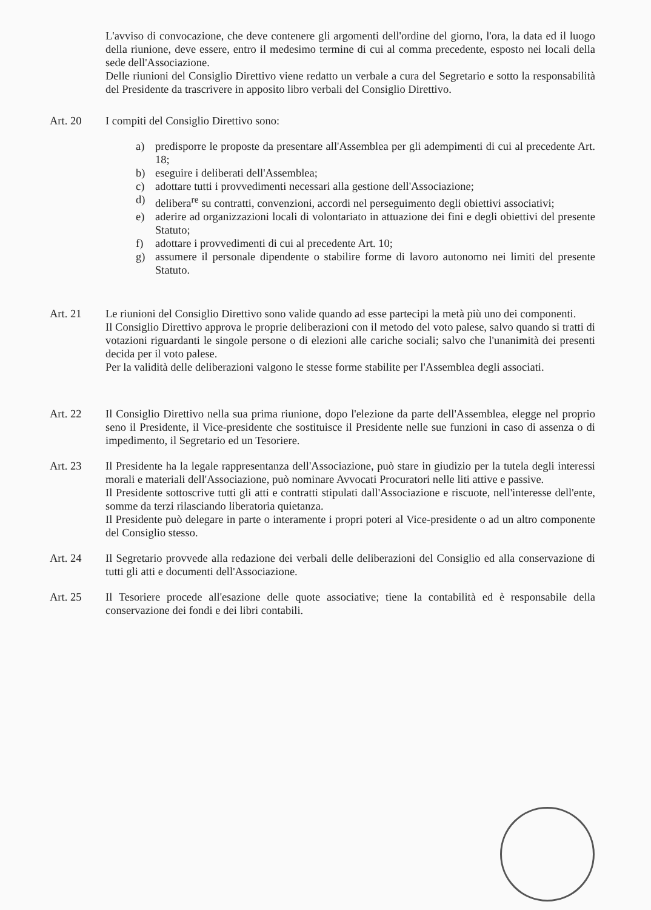L'avviso di convocazione, che deve contenere gli argomenti dell'ordine del giorno, l'ora, la data ed il luogo della riunione, deve essere, entro il medesimo termine di cui al comma precedente, esposto nei locali della sede dell'Associazione.
Delle riunioni del Consiglio Direttivo viene redatto un verbale a cura del Segretario e sotto la responsabilità del Presidente da trascrivere in apposito libro verbali del Consiglio Direttivo.
Art. 20 I compiti del Consiglio Direttivo sono:
a) predisporre le proposte da presentare all'Assemblea per gli adempimenti di cui al precedente Art. 18;
b) eseguire i deliberati dell'Assemblea;
c) adottare tutti i provvedimenti necessari alla gestione dell'Associazione;
d) delibera<sup>re</sup> su contratti, convenzioni, accordi nel perseguimento degli obiettivi associativi;
e) aderire ad organizzazioni locali di volontariato in attuazione dei fini e degli obiettivi del presente Statuto;
f) adottare i provvedimenti di cui al precedente Art. 10;
g) assumere il personale dipendente o stabilire forme di lavoro autonomo nei limiti del presente Statuto.
Art. 21 Le riunioni del Consiglio Direttivo sono valide quando ad esse partecipi la metà più uno dei componenti.
Il Consiglio Direttivo approva le proprie deliberazioni con il metodo del voto palese, salvo quando si tratti di votazioni riguardanti le singole persone o di elezioni alle cariche sociali; salvo che l'unanimità dei presenti decida per il voto palese.
Per la validità delle deliberazioni valgono le stesse forme stabilite per l'Assemblea degli associati.
Art. 22 Il Consiglio Direttivo nella sua prima riunione, dopo l'elezione da parte dell'Assemblea, elegge nel proprio seno il Presidente, il Vice-presidente che sostituisce il Presidente nelle sue funzioni in caso di assenza o di impedimento, il Segretario ed un Tesoriere.
Art. 23 Il Presidente ha la legale rappresentanza dell'Associazione, può stare in giudizio per la tutela degli interessi morali e materiali dell'Associazione, può nominare Avvocati Procuratori nelle liti attive e passive.
Il Presidente sottoscrive tutti gli atti e contratti stipulati dall'Associazione e riscuote, nell'interesse dell'ente, somme da terzi rilasciando liberatoria quietanza.
Il Presidente può delegare in parte o interamente i propri poteri al Vice-presidente o ad un altro componente del Consiglio stesso.
Art. 24 Il Segretario provvede alla redazione dei verbali delle deliberazioni del Consiglio ed alla conservazione di tutti gli atti e documenti dell'Associazione.
Art. 25 Il Tesoriere procede all'esazione delle quote associative; tiene la contabilità ed è responsabile della conservazione dei fondi e dei libri contabili.